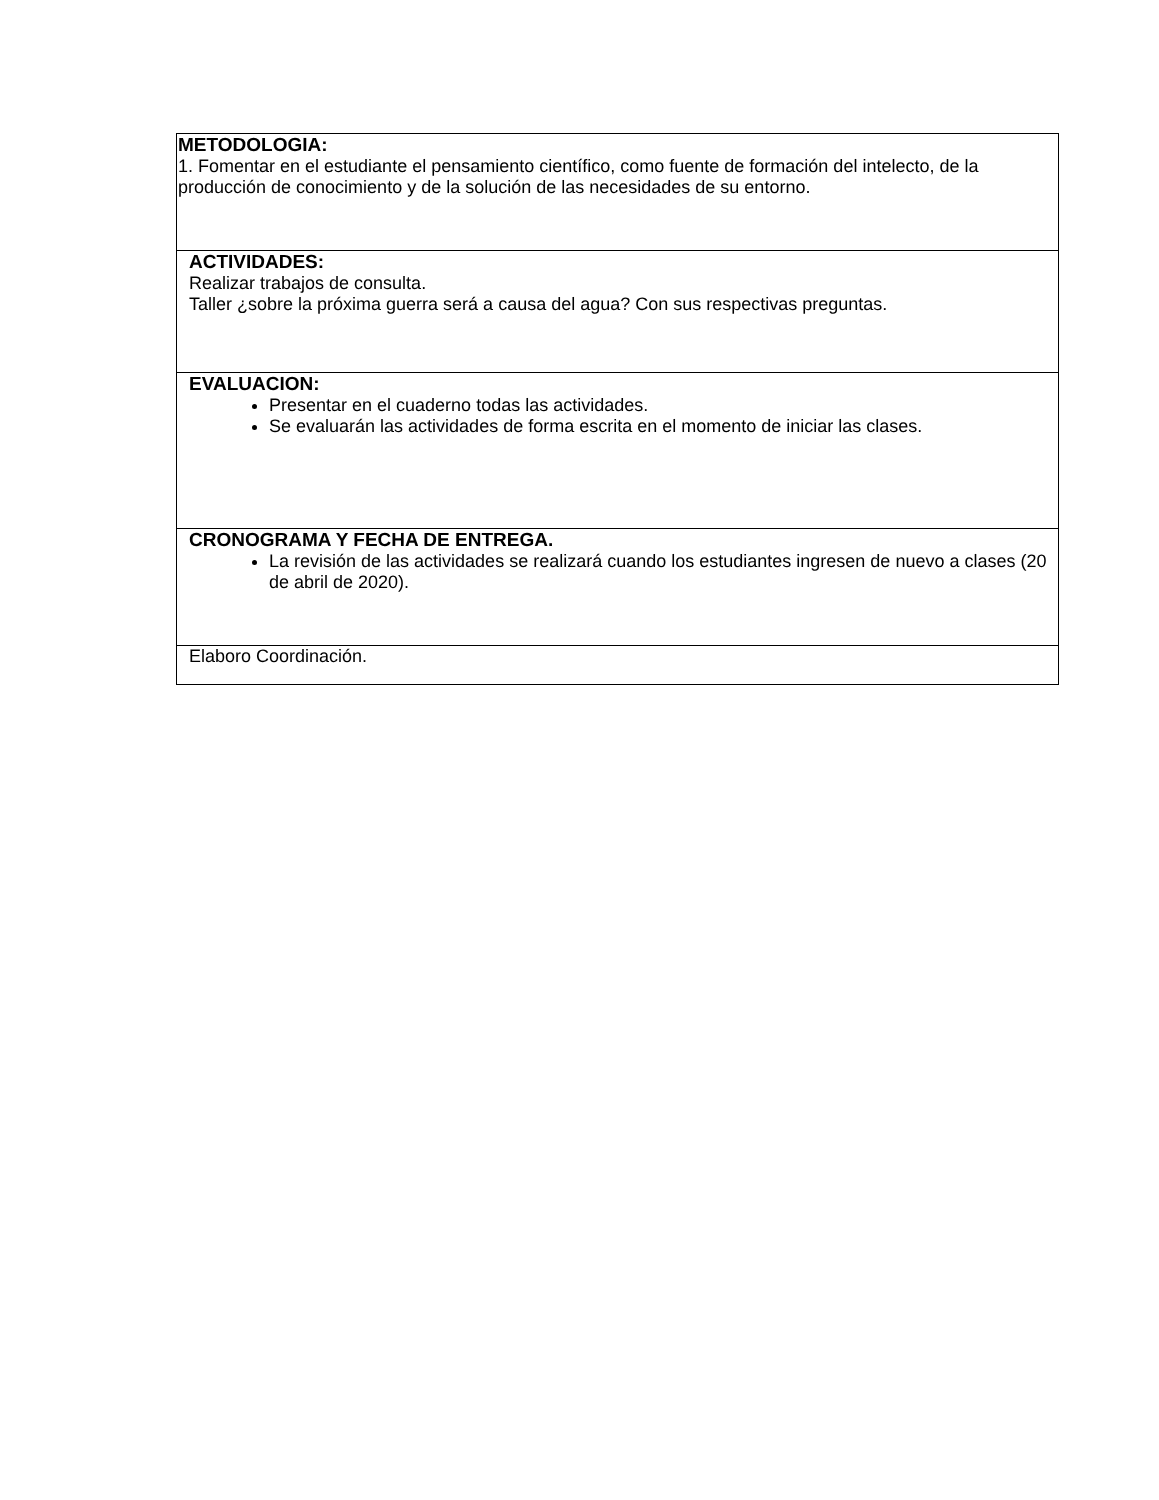| METODOLOGIA: 1. Fomentar en el estudiante el pensamiento científico, como fuente de formación del intelecto, de la producción de conocimiento y de la solución de las necesidades de su entorno. |
| ACTIVIDADES: Realizar trabajos de consulta. Taller ¿sobre la próxima guerra será a causa del agua? Con sus respectivas preguntas. |
| EVALUACION: Presentar en el cuaderno todas las actividades. Se evaluarán las actividades de forma escrita en el momento de iniciar las clases. |
| CRONOGRAMA Y FECHA DE ENTREGA. La revisión de las actividades se realizará cuando los estudiantes ingresen de nuevo a clases (20 de abril de 2020). |
| Elaboro Coordinación. |